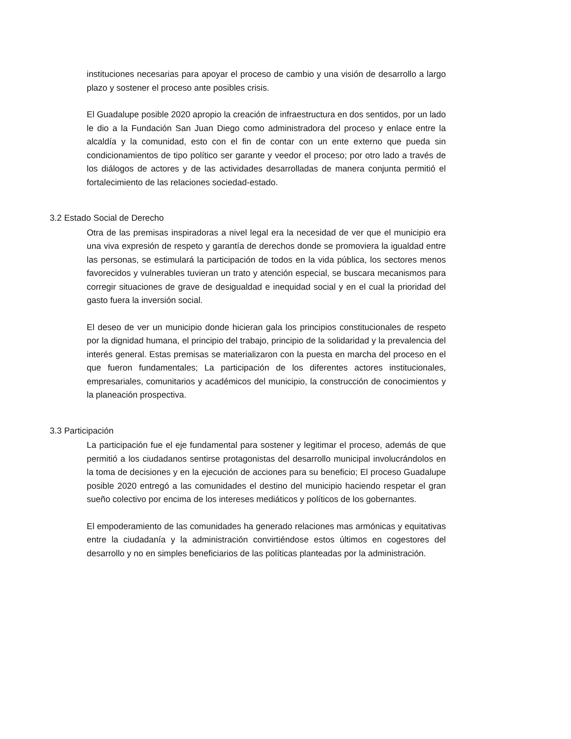instituciones necesarias para apoyar el proceso de cambio y una visión de desarrollo a largo plazo y sostener el proceso ante posibles crisis.
El Guadalupe posible 2020 apropio la creación de infraestructura en dos sentidos, por un lado le dio a la Fundación San Juan Diego como administradora del proceso y enlace entre la alcaldía y la comunidad, esto con el fin de contar con un ente externo que pueda sin condicionamientos de tipo político ser garante y veedor el proceso; por otro lado a través de los diálogos de actores y de las actividades desarrolladas de manera conjunta permitió el fortalecimiento de las relaciones sociedad-estado.
3.2 Estado Social de Derecho
Otra de las premisas inspiradoras a nivel legal era la necesidad de ver que el municipio era una viva expresión de respeto y garantía de derechos donde se promoviera la igualdad entre las personas, se estimulará la participación de todos en la vida pública, los sectores menos favorecidos y vulnerables tuvieran un trato y atención especial, se buscara mecanismos para corregir situaciones de grave de desigualdad e inequidad social y en el cual la prioridad del gasto fuera la inversión social.
El deseo de ver un municipio donde hicieran gala los principios constitucionales de respeto por la dignidad humana, el principio del trabajo, principio de la solidaridad y la prevalencia del interés general. Estas premisas se materializaron con la puesta en marcha del proceso en el que fueron fundamentales; La participación de los diferentes actores institucionales, empresariales, comunitarios y académicos del municipio, la construcción de conocimientos y la planeación prospectiva.
3.3 Participación
La participación fue el eje fundamental para sostener y legitimar el proceso, además de que permitió a los ciudadanos sentirse protagonistas del desarrollo municipal involucrándolos en la toma de decisiones y en la ejecución de acciones para su beneficio; El proceso Guadalupe posible 2020 entregó a las comunidades el destino del municipio haciendo respetar el gran sueño colectivo por encima de los intereses mediáticos y políticos de los gobernantes.
El empoderamiento de las comunidades ha generado relaciones mas armónicas y equitativas entre la ciudadanía y la administración convirtiéndose estos últimos en cogestores del desarrollo y no en simples beneficiarios de las políticas planteadas por la administración.